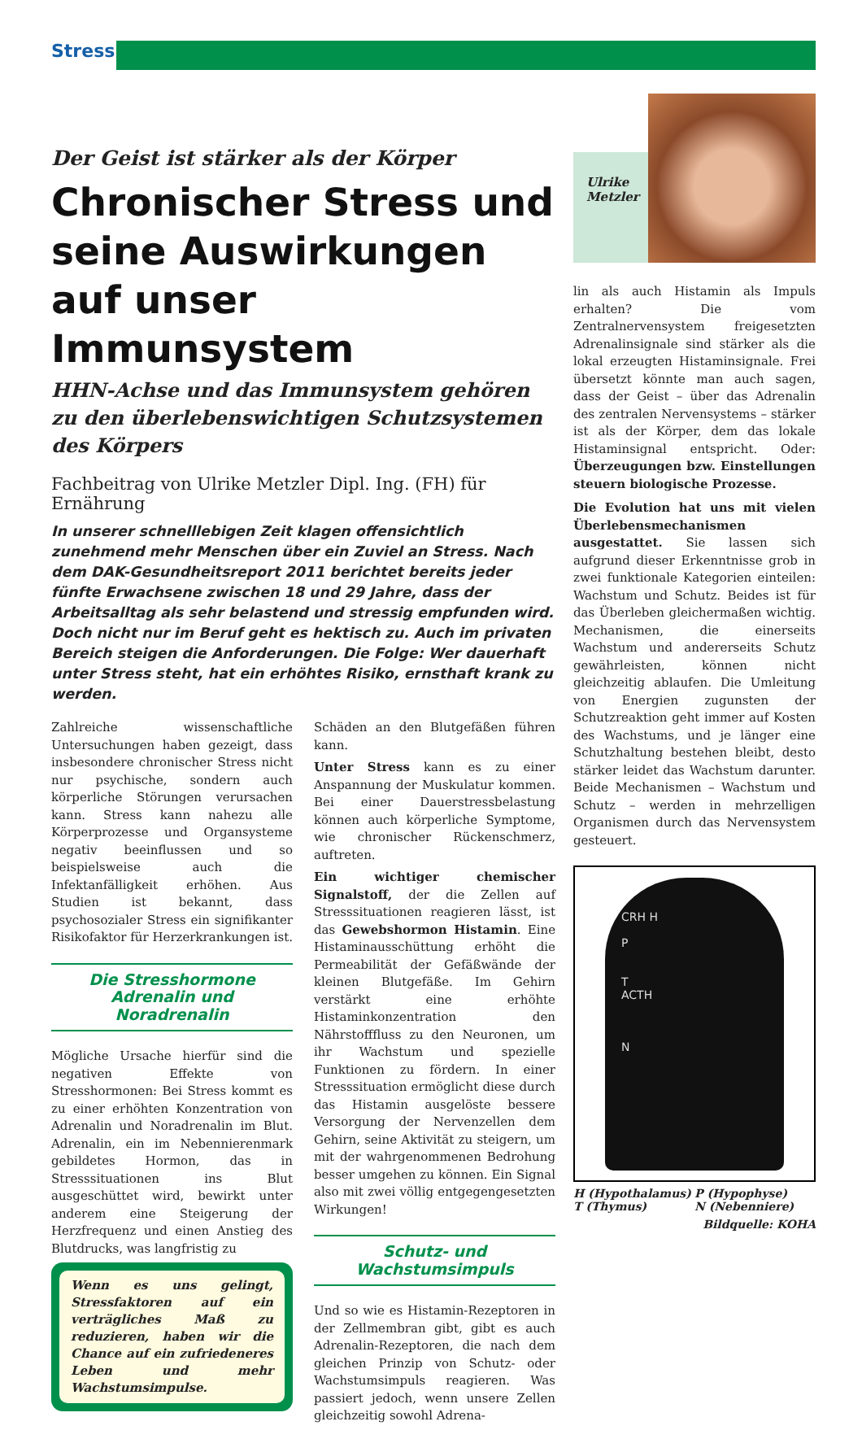Stress
Der Geist ist stärker als der Körper
Chronischer Stress und seine Auswirkungen auf unser Immunsystem
HHN-Achse und das Immunsystem gehören zu den überlebenswichtigen Schutzsystemen des Körpers
Fachbeitrag von Ulrike Metzler Dipl. Ing. (FH) für Ernährung
In unserer schnelllebigen Zeit klagen offensichtlich zunehmend mehr Menschen über ein Zuviel an Stress. Nach dem DAK-Gesundheitsreport 2011 berichtet bereits jeder fünfte Erwachsene zwischen 18 und 29 Jahre, dass der Arbeitsalltag als sehr belastend und stressig empfunden wird. Doch nicht nur im Beruf geht es hektisch zu. Auch im privaten Bereich steigen die Anforderungen. Die Folge: Wer dauerhaft unter Stress steht, hat ein erhöhtes Risiko, ernsthaft krank zu werden.
Zahlreiche wissenschaftliche Untersuchungen haben gezeigt, dass insbesondere chronischer Stress nicht nur psychische, sondern auch körperliche Störungen verursachen kann. Stress kann nahezu alle Körperprozesse und Organsysteme negativ beeinflussen und so beispielsweise auch die Infektanfälligkeit erhöhen. Aus Studien ist bekannt, dass psychosozialer Stress ein signifikanter Risikofaktor für Herzerkrankungen ist.
Die Stresshormone Adrenalin und Noradrenalin
Mögliche Ursache hierfür sind die negativen Effekte von Stresshormonen: Bei Stress kommt es zu einer erhöhten Konzentration von Adrenalin und Noradrenalin im Blut. Adrenalin, ein im Nebennierenmark gebildetes Hormon, das in Stresssituationen ins Blut ausgeschüttet wird, bewirkt unter anderem eine Steigerung der Herzfrequenz und einen Anstieg des Blutdrucks, was langfristig zu
Wenn es uns gelingt, Stressfaktoren auf ein verträgliches Maß zu reduzieren, haben wir die Chance auf ein zufriedeneres Leben und mehr Wachstumsimpulse.
Schäden an den Blutgefäßen führen kann.
Unter Stress kann es zu einer Anspannung der Muskulatur kommen. Bei einer Dauerstressbelastung können auch körperliche Symptome, wie chronischer Rückenschmerz, auftreten.
Ein wichtiger chemischer Signalstoff, der die Zellen auf Stresssituationen reagieren lässt, ist das Gewebshormon Histamin. Eine Histaminausschüttung erhöht die Permeabilität der Gefäßwände der kleinen Blutgefäße. Im Gehirn verstärkt eine erhöhte Histaminkonzentration den Nährstofffluss zu den Neuronen, um ihr Wachstum und spezielle Funktionen zu fördern. In einer Stresssituation ermöglicht diese durch das Histamin ausgelöste bessere Versorgung der Nervenzellen dem Gehirn, seine Aktivität zu steigern, um mit der wahrgenommenen Bedrohung besser umgehen zu können. Ein Signal also mit zwei völlig entgegengesetzten Wirkungen!
Schutz- und Wachstumsimpuls
Und so wie es Histamin-Rezeptoren in der Zellmembran gibt, gibt es auch Adrenalin-Rezeptoren, die nach dem gleichen Prinzip von Schutz- oder Wachstumsimpuls reagieren. Was passiert jedoch, wenn unsere Zellen gleichzeitig sowohl Adrena-
Ulrike Metzler
lin als auch Histamin als Impuls erhalten? Die vom Zentralnervensystem freigesetzten Adrenalinsignale sind stärker als die lokal erzeugten Histaminsignale. Frei übersetzt könnte man auch sagen, dass der Geist – über das Adrenalin des zentralen Nervensystems – stärker ist als der Körper, dem das lokale Histaminsignal entspricht. Oder: Überzeugungen bzw. Einstellungen steuern biologische Prozesse.
Die Evolution hat uns mit vielen Überlebensmechanismen ausgestattet. Sie lassen sich aufgrund dieser Erkenntnisse grob in zwei funktionale Kategorien einteilen: Wachstum und Schutz. Beides ist für das Überleben gleichermaßen wichtig. Mechanismen, die einerseits Wachstum und andererseits Schutz gewährleisten, können nicht gleichzeitig ablaufen. Die Umleitung von Energien zugunsten der Schutzreaktion geht immer auf Kosten des Wachstums, und je länger eine Schutzhaltung bestehen bleibt, desto stärker leidet das Wachstum darunter. Beide Mechanismen – Wachstum und Schutz – werden in mehrzelligen Organismen durch das Nervensystem gesteuert.
CRH H
P
T
ACTH
N
H (Hypothalamus) P (Hypophyse) T (Thymus) N (Nebenniere)
Bildquelle: KOHA